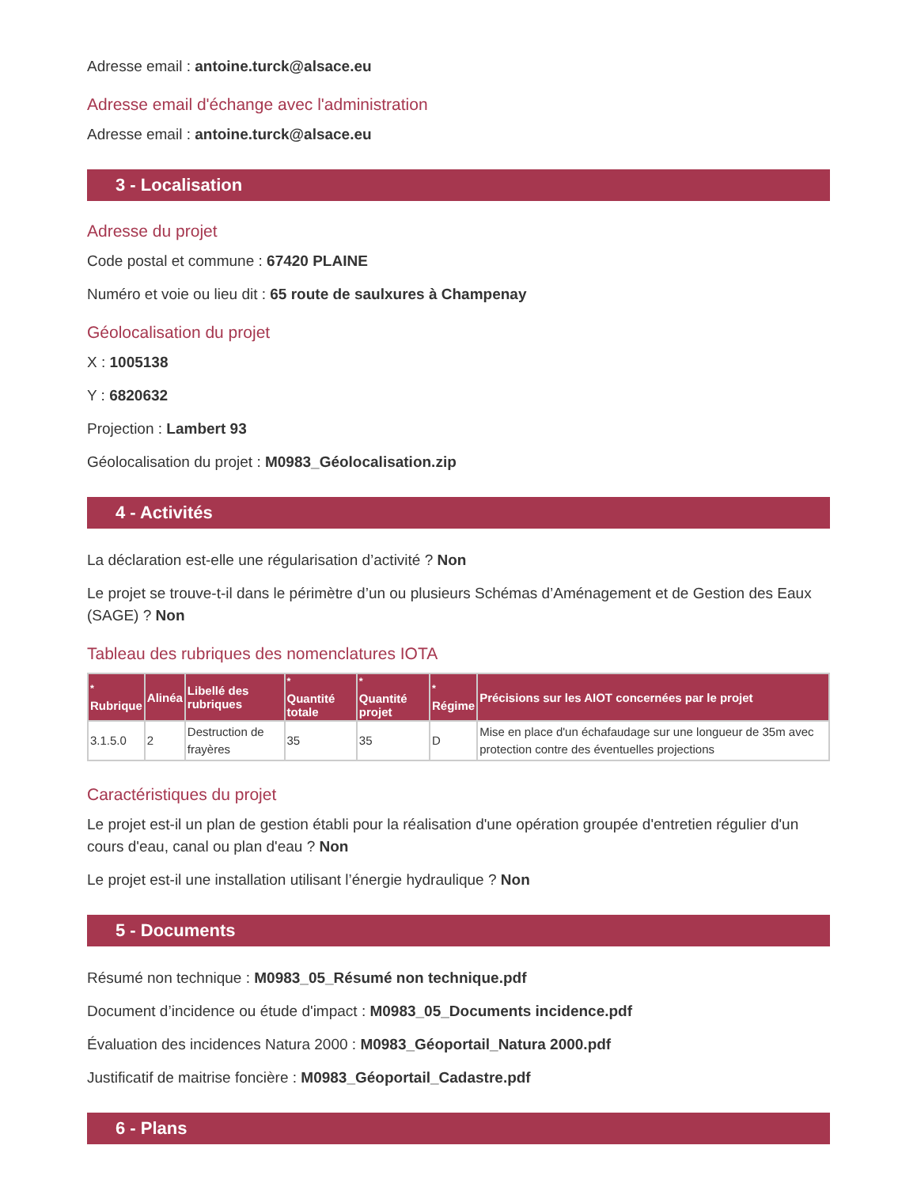Adresse email : antoine.turck@alsace.eu
Adresse email d'échange avec l'administration
Adresse email : antoine.turck@alsace.eu
3 - Localisation
Adresse du projet
Code postal et commune : 67420 PLAINE
Numéro et voie ou lieu dit : 65 route de saulxures à Champenay
Géolocalisation du projet
X : 1005138
Y : 6820632
Projection : Lambert 93
Géolocalisation du projet : M0983_Géolocalisation.zip
4 - Activités
La déclaration est-elle une régularisation d’activité ? Non
Le projet se trouve-t-il dans le périmètre d’un ou plusieurs Schémas d’Aménagement et de Gestion des Eaux (SAGE) ? Non
Tableau des rubriques des nomenclatures IOTA
| <sup>*</sup> Rubrique | Alinéa | Libellé des rubriques | <sup>*</sup> Quantité totale | <sup>*</sup> Quantité projet | <sup>*</sup> Régime | Précisions sur les AIOT concernées par le projet |
| --- | --- | --- | --- | --- | --- | --- |
| 3.1.5.0 | 2 | Destruction de frayères | 35 | 35 | D | Mise en place d'un échafaudage sur une longueur de 35m avec protection contre des éventuelles projections |
Caractéristiques du projet
Le projet est-il un plan de gestion établi pour la réalisation d'une opération groupée d'entretien régulier d'un cours d'eau, canal ou plan d'eau ? Non
Le projet est-il une installation utilisant l’énergie hydraulique ? Non
5 - Documents
Résumé non technique : M0983_05_Résumé non technique.pdf
Document d’incidence ou étude d'impact : M0983_05_Documents incidence.pdf
Évaluation des incidences Natura 2000 : M0983_Géoportail_Natura 2000.pdf
Justificatif de maitrise foncière : M0983_Géoportail_Cadastre.pdf
6 - Plans